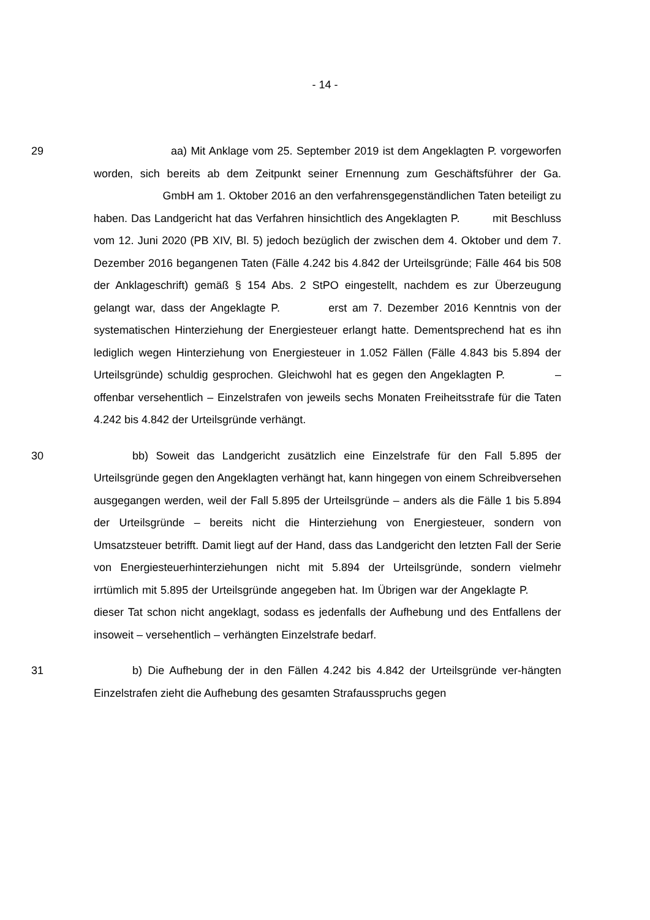- 14 -
29 aa) Mit Anklage vom 25. September 2019 ist dem Angeklagten P. vorgeworfen worden, sich bereits ab dem Zeitpunkt seiner Ernennung zum Geschäftsführer der Ga. GmbH am 1. Oktober 2016 an den verfahrensgegenständlichen Taten beteiligt zu haben. Das Landgericht hat das Verfahren hinsichtlich des Angeklagten P. mit Beschluss vom 12. Juni 2020 (PB XIV, Bl. 5) jedoch bezüglich der zwischen dem 4. Oktober und dem 7. Dezember 2016 begangenen Taten (Fälle 4.242 bis 4.842 der Urteilsgründe; Fälle 464 bis 508 der Anklageschrift) gemäß § 154 Abs. 2 StPO eingestellt, nachdem es zur Überzeugung gelangt war, dass der Angeklagte P. erst am 7. Dezember 2016 Kenntnis von der systematischen Hinterziehung der Energiesteuer erlangt hatte. Dementsprechend hat es ihn lediglich wegen Hinterziehung von Energiesteuer in 1.052 Fällen (Fälle 4.843 bis 5.894 der Urteilsgründe) schuldig gesprochen. Gleichwohl hat es gegen den Angeklagten P. – offenbar versehentlich – Einzelstrafen von jeweils sechs Monaten Freiheitsstrafe für die Taten 4.242 bis 4.842 der Urteilsgründe verhängt.
30 bb) Soweit das Landgericht zusätzlich eine Einzelstrafe für den Fall 5.895 der Urteilsgründe gegen den Angeklagten verhängt hat, kann hingegen von einem Schreibversehen ausgegangen werden, weil der Fall 5.895 der Urteilsgründe – anders als die Fälle 1 bis 5.894 der Urteilsgründe – bereits nicht die Hinterziehung von Energiesteuer, sondern von Umsatzsteuer betrifft. Damit liegt auf der Hand, dass das Landgericht den letzten Fall der Serie von Energiesteuerhinterziehungen nicht mit 5.894 der Urteilsgründe, sondern vielmehr irrtümlich mit 5.895 der Urteilsgründe angegeben hat. Im Übrigen war der Angeklagte P. dieser Tat schon nicht angeklagt, sodass es jedenfalls der Aufhebung und des Entfallens der insoweit – versehentlich – verhängten Einzelstrafe bedarf.
31 b) Die Aufhebung der in den Fällen 4.242 bis 4.842 der Urteilsgründe ver-hängten Einzelstrafen zieht die Aufhebung des gesamten Strafausspruchs gegen